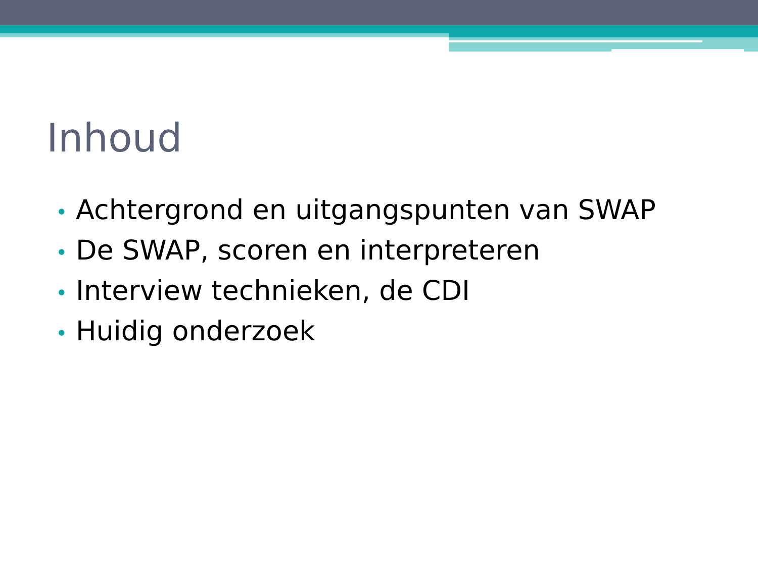Inhoud
• Achtergrond en uitgangspunten van SWAP
• De SWAP, scoren en interpreteren
• Interview technieken, de CDI
• Huidig onderzoek